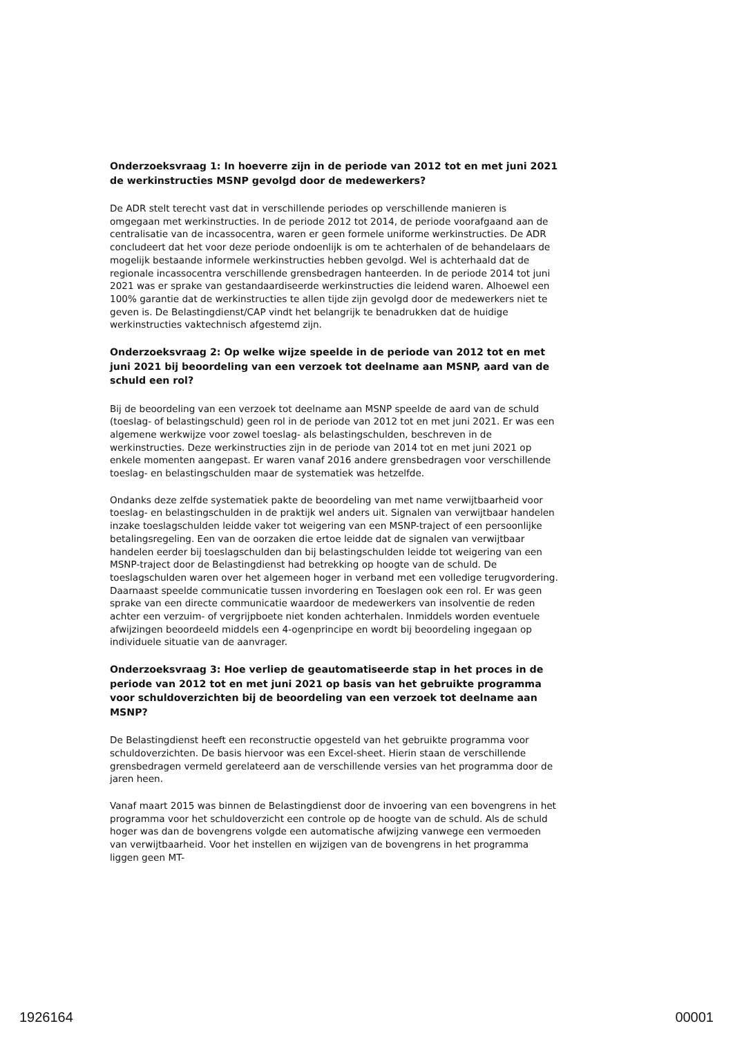Onderzoeksvraag 1: In hoeverre zijn in de periode van 2012 tot en met juni 2021 de werkinstructies MSNP gevolgd door de medewerkers?
De ADR stelt terecht vast dat in verschillende periodes op verschillende manieren is omgegaan met werkinstructies. In de periode 2012 tot 2014, de periode voorafgaand aan de centralisatie van de incassocentra, waren er geen formele uniforme werkinstructies. De ADR concludeert dat het voor deze periode ondoenlijk is om te achterhalen of de behandelaars de mogelijk bestaande informele werkinstructies hebben gevolgd. Wel is achterhaald dat de regionale incassocentra verschillende grensbedragen hanteerden. In de periode 2014 tot juni 2021 was er sprake van gestandaardiseerde werkinstructies die leidend waren. Alhoewel een 100% garantie dat de werkinstructies te allen tijde zijn gevolgd door de medewerkers niet te geven is. De Belastingdienst/CAP vindt het belangrijk te benadrukken dat de huidige werkinstructies vaktechnisch afgestemd zijn.
Onderzoeksvraag 2: Op welke wijze speelde in de periode van 2012 tot en met juni 2021 bij beoordeling van een verzoek tot deelname aan MSNP, aard van de schuld een rol?
Bij de beoordeling van een verzoek tot deelname aan MSNP speelde de aard van de schuld (toeslag- of belastingschuld) geen rol in de periode van 2012 tot en met juni 2021. Er was een algemene werkwijze voor zowel toeslag- als belastingschulden, beschreven in de werkinstructies. Deze werkinstructies zijn in de periode van 2014 tot en met juni 2021 op enkele momenten aangepast. Er waren vanaf 2016 andere grensbedragen voor verschillende toeslag- en belastingschulden maar de systematiek was hetzelfde.
Ondanks deze zelfde systematiek pakte de beoordeling van met name verwijtbaarheid voor toeslag- en belastingschulden in de praktijk wel anders uit. Signalen van verwijtbaar handelen inzake toeslagschulden leidde vaker tot weigering van een MSNP-traject of een persoonlijke betalingsregeling. Een van de oorzaken die ertoe leidde dat de signalen van verwijtbaar handelen eerder bij toeslagschulden dan bij belastingschulden leidde tot weigering van een MSNP-traject door de Belastingdienst had betrekking op hoogte van de schuld. De toeslagschulden waren over het algemeen hoger in verband met een volledige terugvordering. Daarnaast speelde communicatie tussen invordering en Toeslagen ook een rol. Er was geen sprake van een directe communicatie waardoor de medewerkers van insolventie de reden achter een verzuim- of vergrijpboete niet konden achterhalen. Inmiddels worden eventuele afwijzingen beoordeeld middels een 4-ogenprincipe en wordt bij beoordeling ingegaan op individuele situatie van de aanvrager.
Onderzoeksvraag 3: Hoe verliep de geautomatiseerde stap in het proces in de periode van 2012 tot en met juni 2021 op basis van het gebruikte programma voor schuldoverzichten bij de beoordeling van een verzoek tot deelname aan MSNP?
De Belastingdienst heeft een reconstructie opgesteld van het gebruikte programma voor schuldoverzichten. De basis hiervoor was een Excel-sheet. Hierin staan de verschillende grensbedragen vermeld gerelateerd aan de verschillende versies van het programma door de jaren heen.
Vanaf maart 2015 was binnen de Belastingdienst door de invoering van een bovengrens in het programma voor het schuldoverzicht een controle op de hoogte van de schuld. Als de schuld hoger was dan de bovengrens volgde een automatische afwijzing vanwege een vermoeden van verwijtbaarheid. Voor het instellen en wijzigen van de bovengrens in het programma liggen geen MT-
1926164 00001